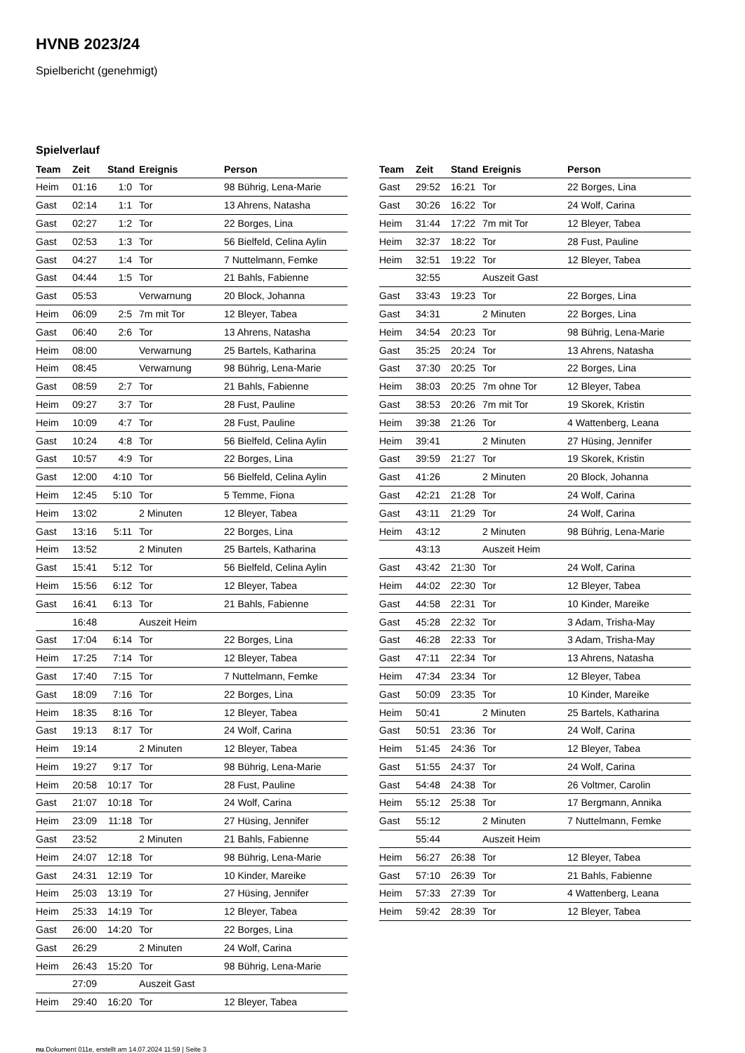HVNB 2023/24
Spielbericht (genehmigt)
Spielverlauf
| Team | Zeit | Stand | Ereignis | Person |
| --- | --- | --- | --- | --- |
| Heim | 01:16 | 1:0 | Tor | 98 Bührig, Lena-Marie |
| Gast | 02:14 | 1:1 | Tor | 13 Ahrens, Natasha |
| Gast | 02:27 | 1:2 | Tor | 22 Borges, Lina |
| Gast | 02:53 | 1:3 | Tor | 56 Bielfeld, Celina Aylin |
| Gast | 04:27 | 1:4 | Tor | 7 Nuttelmann, Femke |
| Gast | 04:44 | 1:5 | Tor | 21 Bahls, Fabienne |
| Gast | 05:53 | | Verwarnung | 20 Block, Johanna |
| Heim | 06:09 | 2:5 | 7m mit Tor | 12 Bleyer, Tabea |
| Gast | 06:40 | 2:6 | Tor | 13 Ahrens, Natasha |
| Heim | 08:00 | | Verwarnung | 25 Bartels, Katharina |
| Heim | 08:45 | | Verwarnung | 98 Bührig, Lena-Marie |
| Gast | 08:59 | 2:7 | Tor | 21 Bahls, Fabienne |
| Heim | 09:27 | 3:7 | Tor | 28 Fust, Pauline |
| Heim | 10:09 | 4:7 | Tor | 28 Fust, Pauline |
| Gast | 10:24 | 4:8 | Tor | 56 Bielfeld, Celina Aylin |
| Gast | 10:57 | 4:9 | Tor | 22 Borges, Lina |
| Gast | 12:00 | 4:10 | Tor | 56 Bielfeld, Celina Aylin |
| Heim | 12:45 | 5:10 | Tor | 5 Temme, Fiona |
| Heim | 13:02 | | 2 Minuten | 12 Bleyer, Tabea |
| Gast | 13:16 | 5:11 | Tor | 22 Borges, Lina |
| Heim | 13:52 | | 2 Minuten | 25 Bartels, Katharina |
| Gast | 15:41 | 5:12 | Tor | 56 Bielfeld, Celina Aylin |
| Heim | 15:56 | 6:12 | Tor | 12 Bleyer, Tabea |
| Gast | 16:41 | 6:13 | Tor | 21 Bahls, Fabienne |
| | 16:48 | | Auszeit Heim | |
| Gast | 17:04 | 6:14 | Tor | 22 Borges, Lina |
| Heim | 17:25 | 7:14 | Tor | 12 Bleyer, Tabea |
| Gast | 17:40 | 7:15 | Tor | 7 Nuttelmann, Femke |
| Gast | 18:09 | 7:16 | Tor | 22 Borges, Lina |
| Heim | 18:35 | 8:16 | Tor | 12 Bleyer, Tabea |
| Gast | 19:13 | 8:17 | Tor | 24 Wolf, Carina |
| Heim | 19:14 | | 2 Minuten | 12 Bleyer, Tabea |
| Heim | 19:27 | 9:17 | Tor | 98 Bührig, Lena-Marie |
| Heim | 20:58 | 10:17 | Tor | 28 Fust, Pauline |
| Gast | 21:07 | 10:18 | Tor | 24 Wolf, Carina |
| Heim | 23:09 | 11:18 | Tor | 27 Hüsing, Jennifer |
| Gast | 23:52 | | 2 Minuten | 21 Bahls, Fabienne |
| Heim | 24:07 | 12:18 | Tor | 98 Bührig, Lena-Marie |
| Gast | 24:31 | 12:19 | Tor | 10 Kinder, Mareike |
| Heim | 25:03 | 13:19 | Tor | 27 Hüsing, Jennifer |
| Heim | 25:33 | 14:19 | Tor | 12 Bleyer, Tabea |
| Gast | 26:00 | 14:20 | Tor | 22 Borges, Lina |
| Gast | 26:29 | | 2 Minuten | 24 Wolf, Carina |
| Heim | 26:43 | 15:20 | Tor | 98 Bührig, Lena-Marie |
| | 27:09 | | Auszeit Gast | |
| Heim | 29:40 | 16:20 | Tor | 12 Bleyer, Tabea |
| Team | Zeit | Stand | Ereignis | Person |
| --- | --- | --- | --- | --- |
| Gast | 29:52 | 16:21 | Tor | 22 Borges, Lina |
| Gast | 30:26 | 16:22 | Tor | 24 Wolf, Carina |
| Heim | 31:44 | 17:22 | 7m mit Tor | 12 Bleyer, Tabea |
| Heim | 32:37 | 18:22 | Tor | 28 Fust, Pauline |
| Heim | 32:51 | 19:22 | Tor | 12 Bleyer, Tabea |
| | 32:55 | | Auszeit Gast | |
| Gast | 33:43 | 19:23 | Tor | 22 Borges, Lina |
| Gast | 34:31 | | 2 Minuten | 22 Borges, Lina |
| Heim | 34:54 | 20:23 | Tor | 98 Bührig, Lena-Marie |
| Gast | 35:25 | 20:24 | Tor | 13 Ahrens, Natasha |
| Gast | 37:30 | 20:25 | Tor | 22 Borges, Lina |
| Heim | 38:03 | 20:25 | 7m ohne Tor | 12 Bleyer, Tabea |
| Gast | 38:53 | 20:26 | 7m mit Tor | 19 Skorek, Kristin |
| Heim | 39:38 | 21:26 | Tor | 4 Wattenberg, Leana |
| Heim | 39:41 | | 2 Minuten | 27 Hüsing, Jennifer |
| Gast | 39:59 | 21:27 | Tor | 19 Skorek, Kristin |
| Gast | 41:26 | | 2 Minuten | 20 Block, Johanna |
| Gast | 42:21 | 21:28 | Tor | 24 Wolf, Carina |
| Gast | 43:11 | 21:29 | Tor | 24 Wolf, Carina |
| Heim | 43:12 | | 2 Minuten | 98 Bührig, Lena-Marie |
| | 43:13 | | Auszeit Heim | |
| Gast | 43:42 | 21:30 | Tor | 24 Wolf, Carina |
| Heim | 44:02 | 22:30 | Tor | 12 Bleyer, Tabea |
| Gast | 44:58 | 22:31 | Tor | 10 Kinder, Mareike |
| Gast | 45:28 | 22:32 | Tor | 3 Adam, Trisha-May |
| Gast | 46:28 | 22:33 | Tor | 3 Adam, Trisha-May |
| Gast | 47:11 | 22:34 | Tor | 13 Ahrens, Natasha |
| Heim | 47:34 | 23:34 | Tor | 12 Bleyer, Tabea |
| Gast | 50:09 | 23:35 | Tor | 10 Kinder, Mareike |
| Heim | 50:41 | | 2 Minuten | 25 Bartels, Katharina |
| Gast | 50:51 | 23:36 | Tor | 24 Wolf, Carina |
| Heim | 51:45 | 24:36 | Tor | 12 Bleyer, Tabea |
| Gast | 51:55 | 24:37 | Tor | 24 Wolf, Carina |
| Gast | 54:48 | 24:38 | Tor | 26 Voltmer, Carolin |
| Heim | 55:12 | 25:38 | Tor | 17 Bergmann, Annika |
| Gast | 55:12 | | 2 Minuten | 7 Nuttelmann, Femke |
| | 55:44 | | Auszeit Heim | |
| Heim | 56:27 | 26:38 | Tor | 12 Bleyer, Tabea |
| Gast | 57:10 | 26:39 | Tor | 21 Bahls, Fabienne |
| Heim | 57:33 | 27:39 | Tor | 4 Wattenberg, Leana |
| Heim | 59:42 | 28:39 | Tor | 12 Bleyer, Tabea |
nu.Dokument 011e, erstellt am 14.07.2024 11:59 | Seite 3